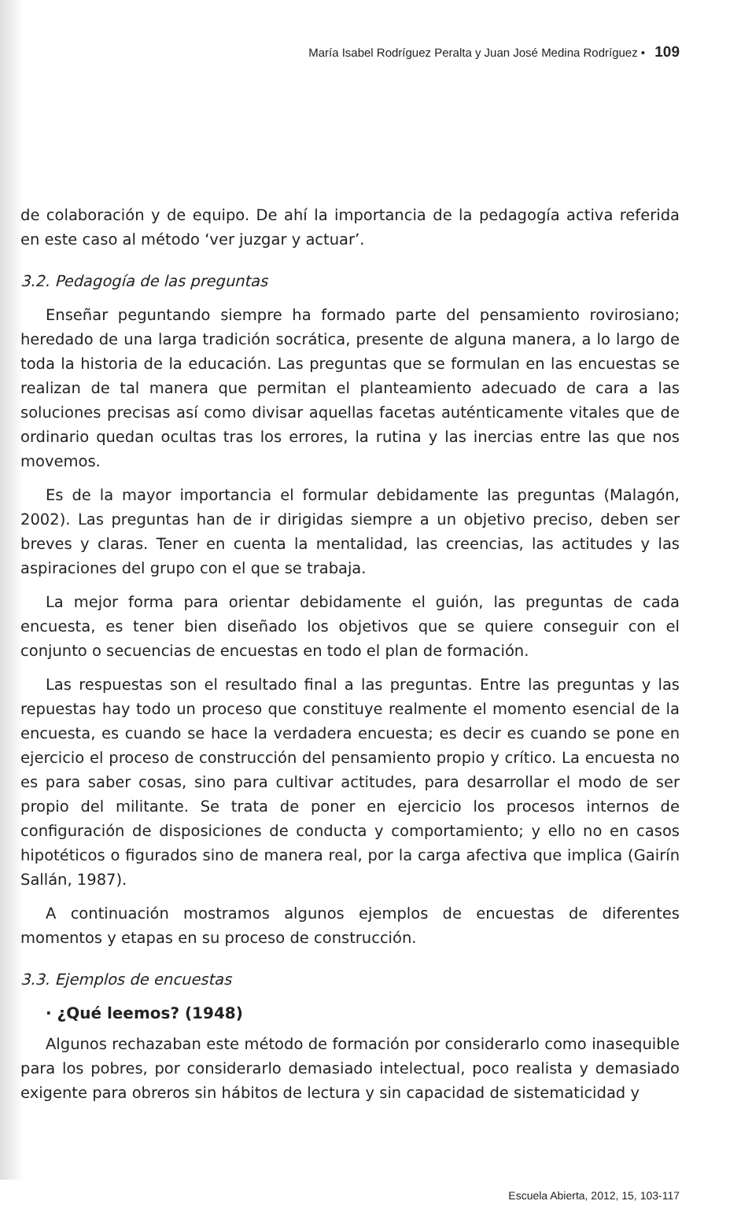María Isabel Rodríguez Peralta y Juan José Medina Rodríguez • 109
de colaboración y de equipo. De ahí la importancia de la pedagogía activa referida en este caso al método ‘ver juzgar y actuar’.
3.2. Pedagogía de las preguntas
Enseñar peguntando siempre ha formado parte del pensamiento rovirosiano; heredado de una larga tradición socrática, presente de alguna manera, a lo largo de toda la historia de la educación. Las preguntas que se formulan en las encuestas se realizan de tal manera que permitan el planteamiento adecuado de cara a las soluciones precisas así como divisar aquellas facetas auténticamente vitales que de ordinario quedan ocultas tras los errores, la rutina y las inercias entre las que nos movemos.
Es de la mayor importancia el formular debidamente las preguntas (Malagón, 2002). Las preguntas han de ir dirigidas siempre a un objetivo preciso, deben ser breves y claras. Tener en cuenta la mentalidad, las creencias, las actitudes y las aspiraciones del grupo con el que se trabaja.
La mejor forma para orientar debidamente el guión, las preguntas de cada encuesta, es tener bien diseñado los objetivos que se quiere conseguir con el conjunto o secuencias de encuestas en todo el plan de formación.
Las respuestas son el resultado final a las preguntas. Entre las preguntas y las repuestas hay todo un proceso que constituye realmente el momento esencial de la encuesta, es cuando se hace la verdadera encuesta; es decir es cuando se pone en ejercicio el proceso de construcción del pensamiento propio y crítico. La encuesta no es para saber cosas, sino para cultivar actitudes, para desarrollar el modo de ser propio del militante. Se trata de poner en ejercicio los procesos internos de configuración de disposiciones de conducta y comportamiento; y ello no en casos hipotéticos o figurados sino de manera real, por la carga afectiva que implica (Gairín Sallán, 1987).
A continuación mostramos algunos ejemplos de encuestas de diferentes momentos y etapas en su proceso de construcción.
3.3. Ejemplos de encuestas
· ¿Qué leemos? (1948)
Algunos rechazaban este método de formación por considerarlo como inasequible para los pobres, por considerarlo demasiado intelectual, poco realista y demasiado exigente para obreros sin hábitos de lectura y sin capacidad de sistematicidad y
Escuela Abierta, 2012, 15, 103-117